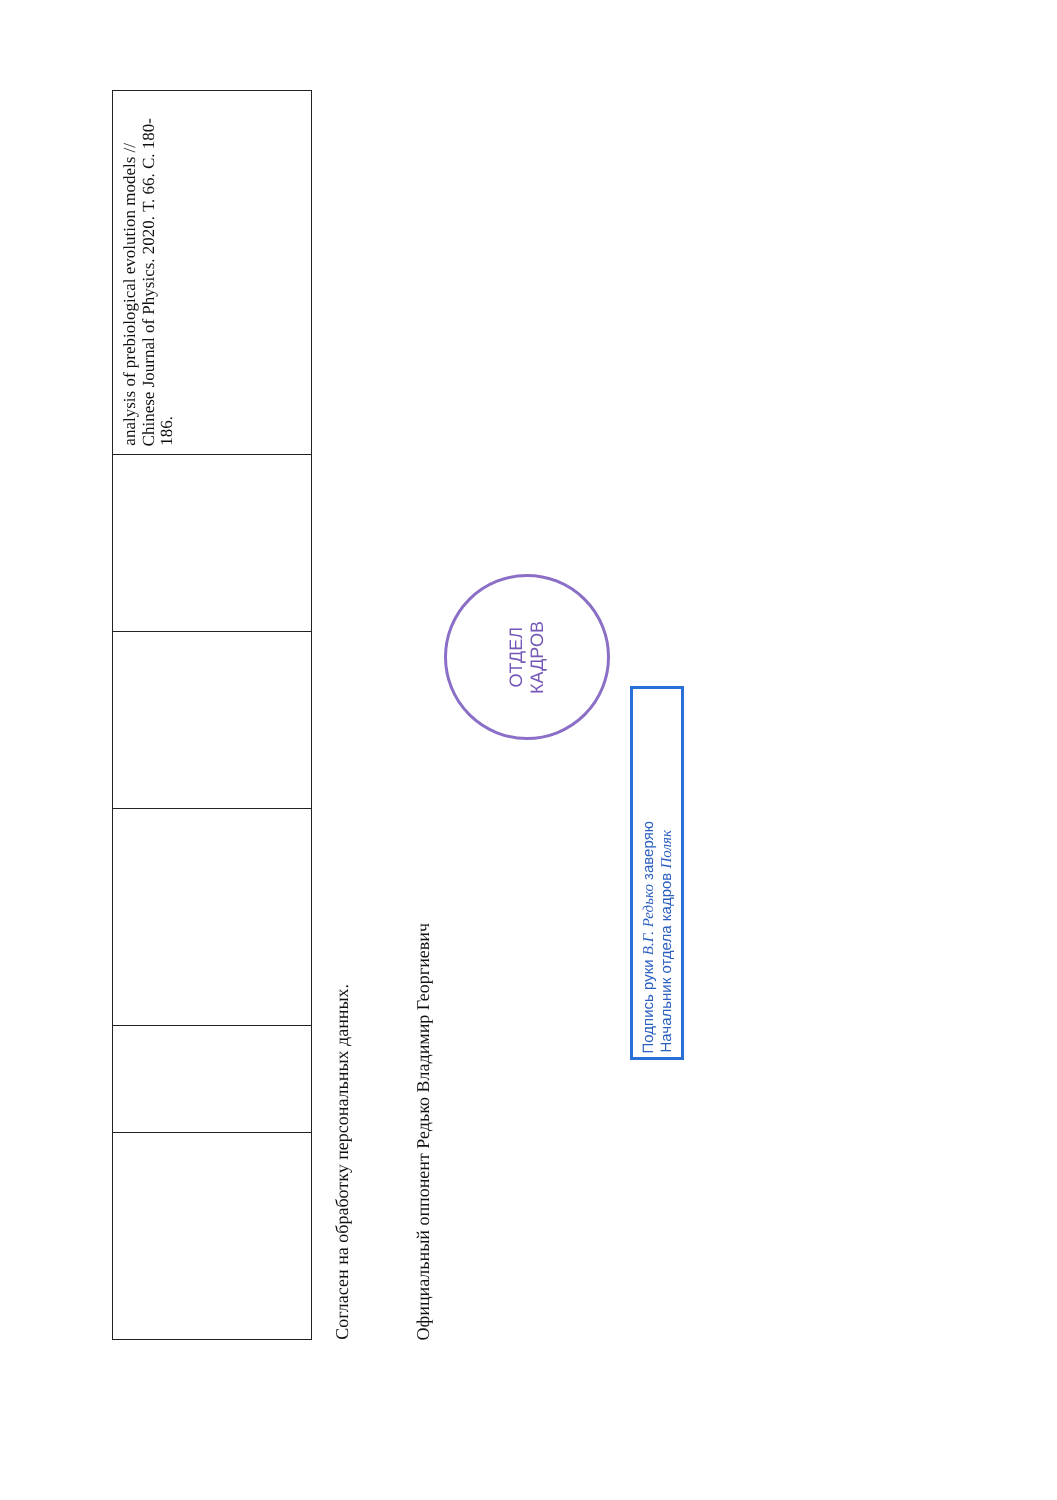| | | | | | analysis of prebiological evolution models // Chinese Journal of Physics. 2020. Т. 66. С. 180-186. |
Согласен на обработку персональных данных.
Официальный оппонент Редько Владимир Георгиевич
ОТДЕЛ
КАДРОВ
Подпись руки В.Г. Редько заверяю
Начальник отдела кадров Поляк